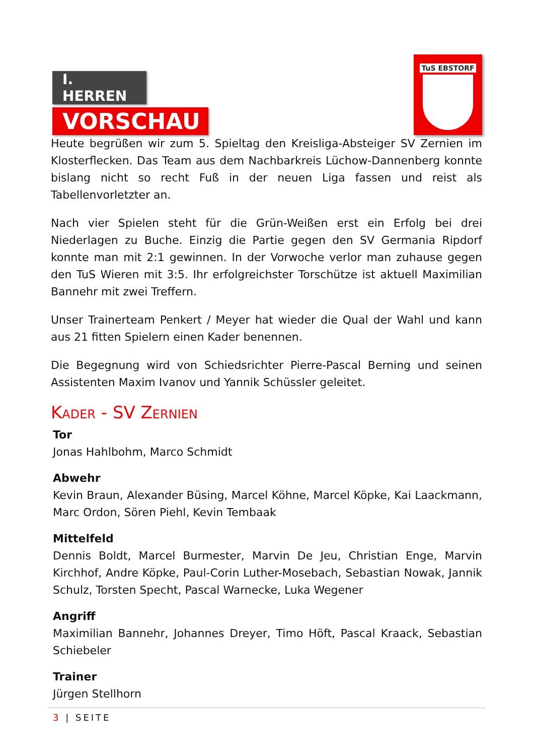I. HERREN
VORSCHAU
TuS EBSTORF
Heute begrüßen wir zum 5. Spieltag den Kreisliga-Absteiger SV Zernien im Klosterflecken. Das Team aus dem Nachbarkreis Lüchow-Dannenberg konnte bislang nicht so recht Fuß in der neuen Liga fassen und reist als Tabellenvorletzter an.
Nach vier Spielen steht für die Grün-Weißen erst ein Erfolg bei drei Niederlagen zu Buche. Einzig die Partie gegen den SV Germania Ripdorf konnte man mit 2:1 gewinnen. In der Vorwoche verlor man zuhause gegen den TuS Wieren mit 3:5. Ihr erfolgreichster Torschütze ist aktuell Maximilian Bannehr mit zwei Treffern.
Unser Trainerteam Penkert / Meyer hat wieder die Qual der Wahl und kann aus 21 fitten Spielern einen Kader benennen.
Die Begegnung wird von Schiedsrichter Pierre-Pascal Berning und seinen Assistenten Maxim Ivanov und Yannik Schüssler geleitet.
Kader - SV Zernien
Tor
Jonas Hahlbohm, Marco Schmidt
Abwehr
Kevin Braun, Alexander Büsing, Marcel Köhne, Marcel Köpke, Kai Laackmann, Marc Ordon, Sören Piehl, Kevin Tembaak
Mittelfeld
Dennis Boldt, Marcel Burmester, Marvin De Jeu, Christian Enge, Marvin Kirchhof, Andre Köpke, Paul-Corin Luther-Mosebach, Sebastian Nowak, Jannik Schulz, Torsten Specht, Pascal Warnecke, Luka Wegener
Angriff
Maximilian Bannehr, Johannes Dreyer, Timo Höft, Pascal Kraack, Sebastian Schiebeler
Trainer
Jürgen Stellhorn
3 | SEITE